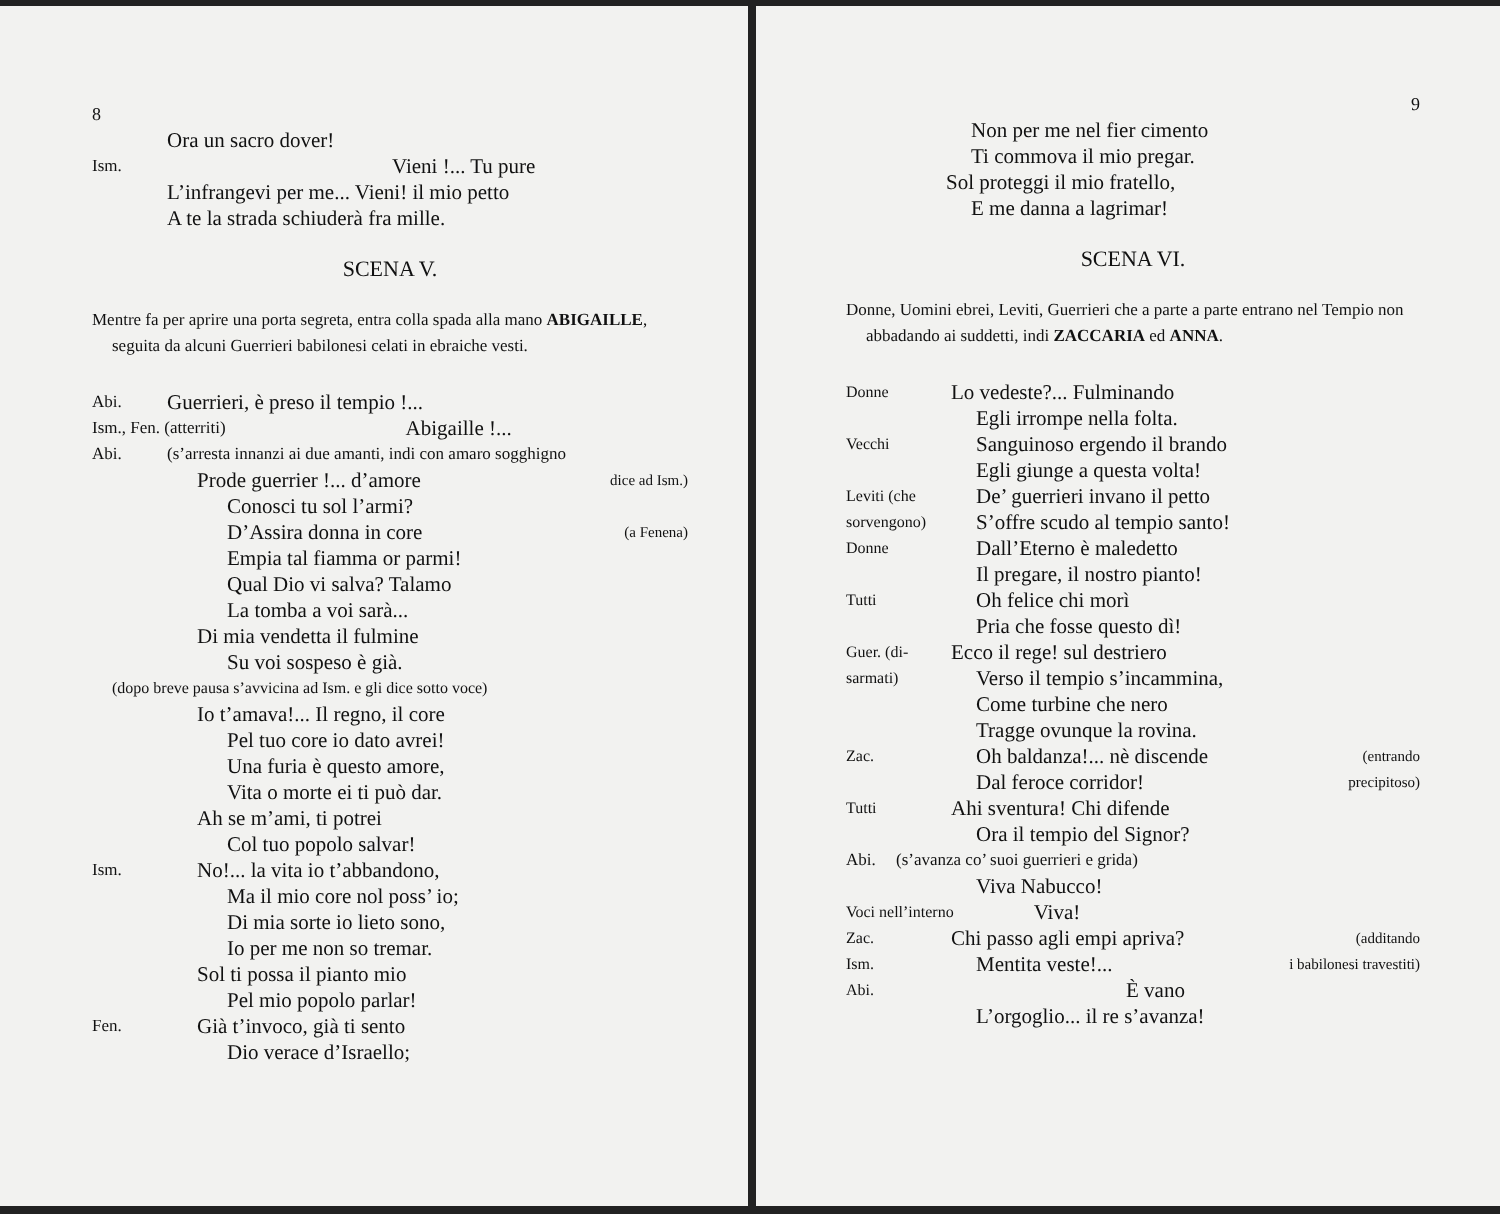8
Ora un sacro dover!
Ism. Vieni !... Tu pure
L’infrangevi per me... Vieni! il mio petto
A te la strada schiuderà fra mille.
SCENA V.
Mentre fa per aprire una porta segreta, entra colla spada alla mano ABIGAILLE, seguita da alcuni Guerrieri babilonesi celati in ebraiche vesti.
Abi. Guerrieri, è preso il tempio !...
Ism., Fen. (atterriti) Abigaille !...
Abi. (s’arresta innanzi ai due amanti, indi con amaro sogghigno
Prode guerrier !... d’amore dice ad Ism.)
Conosci tu sol l’armi?
D’Assira donna in core (a Fenena)
Empia tal fiamma or parmi!
Qual Dio vi salva? Talamo
La tomba a voi sarà...
Di mia vendetta il fulmine
Su voi sospeso è già.
(dopo breve pausa s’avvicina ad Ism. e gli dice sotto voce)
Io t’amava!... Il regno, il core
Pel tuo core io dato avrei!
Una furia è questo amore,
Vita o morte ei ti può dar.
Ah se m’ami, ti potrei
Col tuo popolo salvar!
Ism. No!... la vita io t’abbandono,
Ma il mio core nol poss’ io;
Di mia sorte io lieto sono,
Io per me non so tremar.
Sol ti possa il pianto mio
Pel mio popolo parlar!
Fen. Già t’invoco, già ti sento
Dio verace d’Israello;
9
Non per me nel fier cimento
Ti commova il mio pregar.
Sol proteggi il mio fratello,
E me danna a lagrimar!
SCENA VI.
Donne, Uomini ebrei, Leviti, Guerrieri che a parte a parte entrano nel Tempio non abbadando ai suddetti, indi ZACCARIA ed ANNA.
Donne Lo vedeste?... Fulminando
Egli irrompe nella folta.
Vecchi Sanguinoso ergendo il brando
Egli giunge a questa volta!
Leviti (che De’ guerrieri invano il petto
sorvengono) S’offre scudo al tempio santo!
Donne Dall’Eterno è maledetto
Il pregare, il nostro pianto!
Tutti Oh felice chi morì
Pria che fosse questo dì!
Guer. (di- Ecco il rege! sul destriero
sarmati) Verso il tempio s’incammina,
Come turbine che nero
Tragge ovunque la rovina.
Zac. Oh baldanza!... nè discende (entrando
Dal feroce corridor! precipitoso)
Tutti Ahi sventura! Chi difende
Ora il tempio del Signor?
Abi. (s’avanza co’ suoi guerrieri e grida)
Viva Nabucco!
Voci nell’interno Viva!
Zac. Chi passo agli empi apriva? (additando
Ism. Mentita veste!... i babilonesi travestiti)
Abi. È vano
L’orgoglio... il re s’avanza!